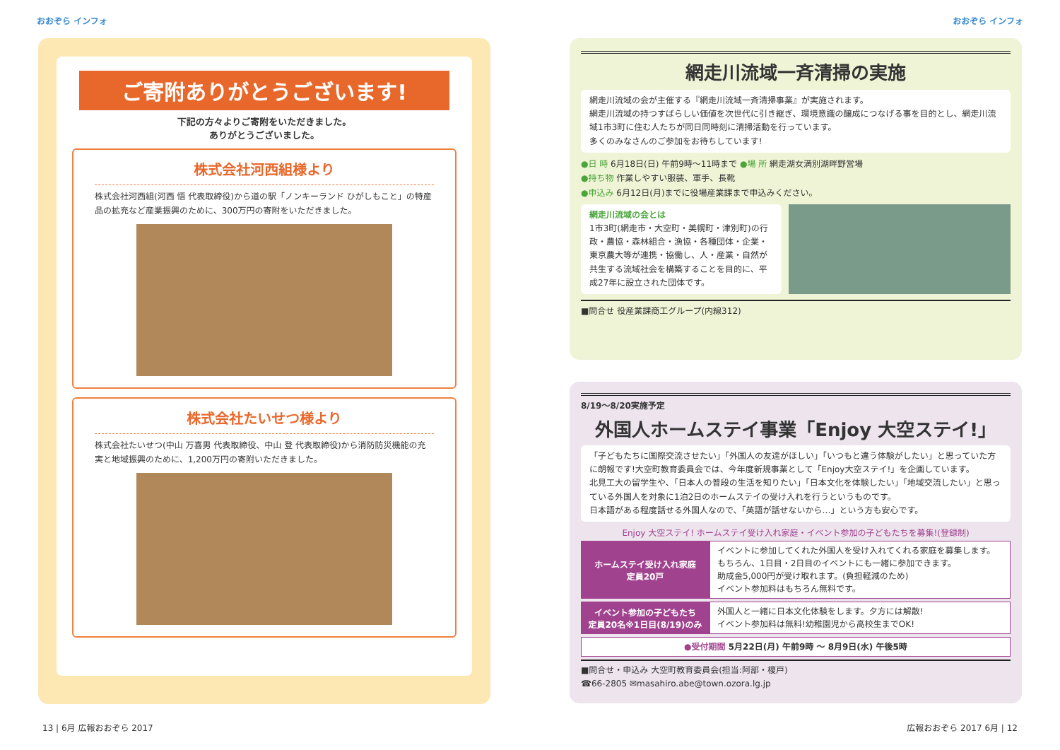おおぞら インフォ おおぞら インフォ
ご寄附ありがとうございます!
下記の方々よりご寄附をいただきました。
ありがとうございました。
株式会社河西組様より
株式会社河西組(河西 悟 代表取締役)から道の駅「ノンキーランド ひがしもこと」の特産品の拡充など産業振興のために、300万円の寄附をいただきました。
株式会社たいせつ様より
株式会社たいせつ(中山 万喜男 代表取締役、中山 登 代表取締役)から消防防災機能の充実と地域振興のために、1,200万円の寄附いただきました。
網走川流域一斉清掃の実施
網走川流域の会が主催する『網走川流域一斉清掃事業』が実施されます。
網走川流域の持つすばらしい価値を次世代に引き継ぎ、環境意識の醸成につなげる事を目的とし、網走川流域1市3町に住む人たちが同日同時刻に清掃活動を行っています。
多くのみなさんのご参加をお待ちしています!
●日 時 6月18日(日) 午前9時～11時まで ●場 所 網走湖女満別湖畔野営場
●持ち物 作業しやすい服装、軍手、長靴
●申込み 6月12日(月)までに役場産業課まで申込みください。
網走川流域の会とは
1市3町(網走市・大空町・美幌町・津別町)の行政・農協・森林組合・漁協・各種団体・企業・東京農大等が連携・協働し、人・産業・自然が共生する流域社会を構築することを目的に、平成27年に設立された団体です。
■問合せ 役産業課商工グループ(内線312)
8/19～8/20実施予定
外国人ホームステイ事業「Enjoy 大空ステイ!」
「子どもたちに国際交流させたい」「外国人の友達がほしい」「いつもと違う体験がしたい」と思っていた方に朗報です!大空町教育委員会では、今年度新規事業として「Enjoy大空ステイ!」を企画しています。
北見工大の留学生や、「日本人の普段の生活を知りたい」「日本文化を体験したい」「地域交流したい」と思っている外国人を対象に1泊2日のホームステイの受け入れを行うというものです。
日本語がある程度話せる外国人なので、「英語が話せないから…」という方も安心です。
Enjoy 大空ステイ! ホームステイ受け入れ家庭・イベント参加の子どもたちを募集!(登録制)
| ホームステイ受け入れ家庭 定員20戸 | イベントに参加してくれた外国人を受け入れてくれる家庭を募集します。 もちろん、1日目・2日目のイベントにも一緒に参加できます。 助成金5,000円が受け取れます。(負担軽減のため) イベント参加料はもちろん無料です。 |
| イベント参加の子どもたち 定員20名※1日目(8/19)のみ | 外国人と一緒に日本文化体験をします。夕方には解散! イベント参加料は無料!幼稚園児から高校生までOK! |
| ●受付期間 5月22日(月) 午前9時 ～ 8月9日(水) 午後5時 | |
■問合せ・申込み 大空町教育委員会(担当:阿部・榎戸)
☎66-2805 ✉masahiro.abe@town.ozora.lg.jp
13 | 6月 広報おおぞら 2017 広報おおぞら 2017 6月 | 12